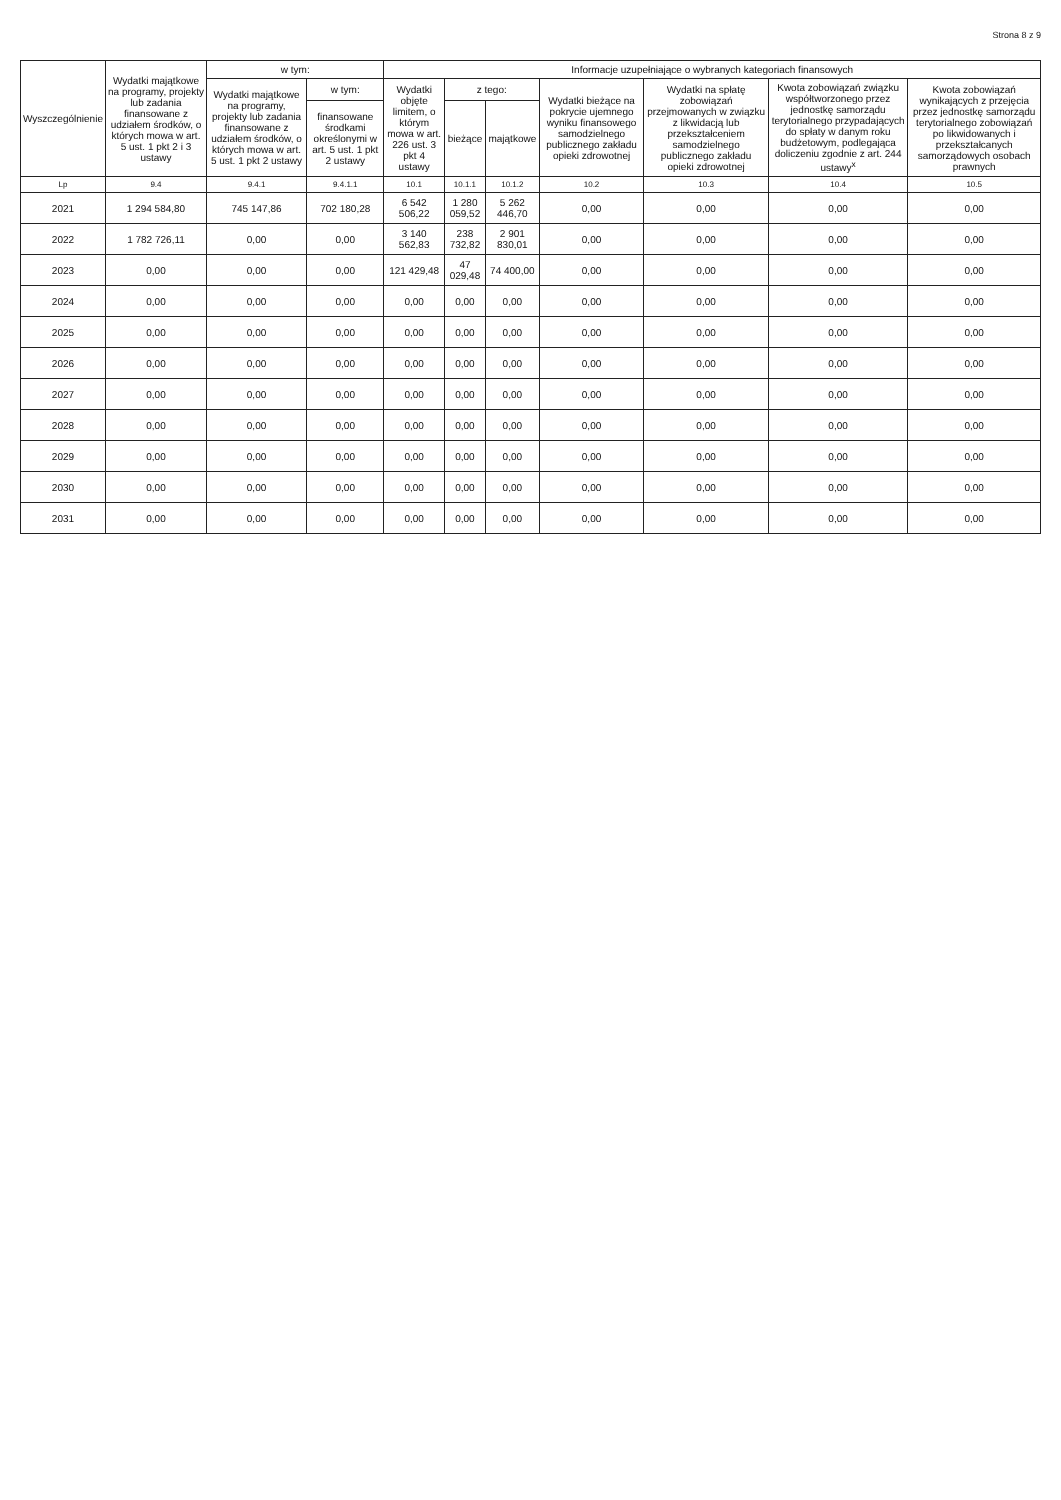Strona 8 z 9
| Wyszczególnienie | Wydatki majątkowe na programy, projekty lub zadania finansowane z udziałem środków, o których mowa w art. 5 ust. 1 pkt 2 i 3 ustawy | w tym: | | Informacje uzupełniające o wybranych kategoriach finansowych | | | | | | |
| --- | --- | --- | --- | --- | --- | --- | --- | --- | --- | --- |
| | | Wydatki majątkowe na programy, projekty lub zadania finansowane z udziałem środków, o których mowa w art. 5 ust. 1 pkt 2 ustawy | w tym: | Wydatki objęte limitem, o którym mowa w art. 226 ust. 3 pkt 4 ustawy | z tego: | | Wydatki bieżące na pokrycie ujemnego wyniku finansowego samodzielnego publicznego zakładu opieki zdrowotnej | Wydatki na spłatę zobowiązań przejmowanych w związku z likwidacją lub przekształceniem samodzielnego publicznego zakładu opieki zdrowotnej | Kwota zobowiązań związku współtworzonego przez jednostkę samorządu terytorialnego przypadających do spłaty w danym roku budżetowym, podlegająca doliczeniu zgodnie z art. 244 ustawy<sup>x</sup> | Kwota zobowiązań wynikających z przejęcia przez jednostkę samorządu terytorialnego zobowiązań po likwidowanych i przekształcanych samorządowych osobach prawnych |
| | | | finansowane środkami określonymi w art. 5 ust. 1 pkt 2 ustawy | | bieżące | majątkowe | | | | |
| Lp | 9.4 | 9.4.1 | 9.4.1.1 | 10.1 | 10.1.1 | 10.1.2 | 10.2 | 10.3 | 10.4 | 10.5 |
| 2021 | 1 294 584,80 | 745 147,86 | 702 180,28 | 6 542 506,22 | 1 280 059,52 | 5 262 446,70 | 0,00 | 0,00 | 0,00 | 0,00 |
| 2022 | 1 782 726,11 | 0,00 | 0,00 | 3 140 562,83 | 238 732,82 | 2 901 830,01 | 0,00 | 0,00 | 0,00 | 0,00 |
| 2023 | 0,00 | 0,00 | 0,00 | 121 429,48 | 47 029,48 | 74 400,00 | 0,00 | 0,00 | 0,00 | 0,00 |
| 2024 | 0,00 | 0,00 | 0,00 | 0,00 | 0,00 | 0,00 | 0,00 | 0,00 | 0,00 | 0,00 |
| 2025 | 0,00 | 0,00 | 0,00 | 0,00 | 0,00 | 0,00 | 0,00 | 0,00 | 0,00 | 0,00 |
| 2026 | 0,00 | 0,00 | 0,00 | 0,00 | 0,00 | 0,00 | 0,00 | 0,00 | 0,00 | 0,00 |
| 2027 | 0,00 | 0,00 | 0,00 | 0,00 | 0,00 | 0,00 | 0,00 | 0,00 | 0,00 | 0,00 |
| 2028 | 0,00 | 0,00 | 0,00 | 0,00 | 0,00 | 0,00 | 0,00 | 0,00 | 0,00 | 0,00 |
| 2029 | 0,00 | 0,00 | 0,00 | 0,00 | 0,00 | 0,00 | 0,00 | 0,00 | 0,00 | 0,00 |
| 2030 | 0,00 | 0,00 | 0,00 | 0,00 | 0,00 | 0,00 | 0,00 | 0,00 | 0,00 | 0,00 |
| 2031 | 0,00 | 0,00 | 0,00 | 0,00 | 0,00 | 0,00 | 0,00 | 0,00 | 0,00 | 0,00 |